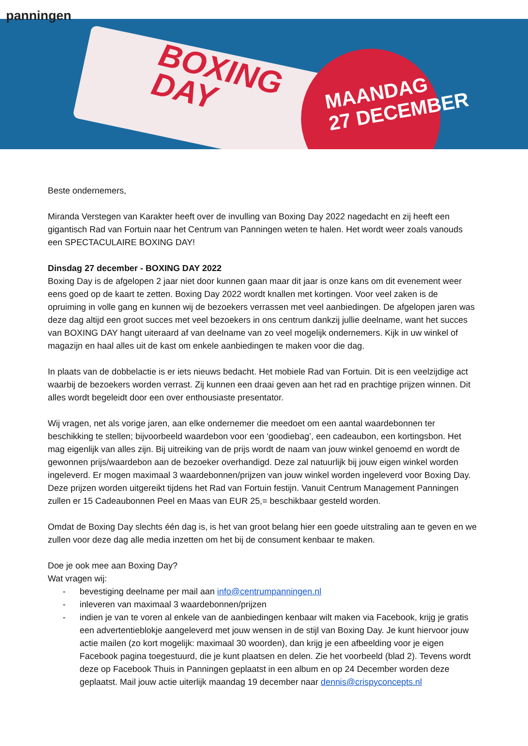BOXING
DAY
MAANDAG
27 DECEMBER
panningen
Beste ondernemers,
Miranda Verstegen van Karakter heeft over de invulling van Boxing Day 2022 nagedacht en zij heeft een gigantisch Rad van Fortuin naar het Centrum van Panningen weten te halen. Het wordt weer zoals vanouds een SPECTACULAIRE BOXING DAY!
Dinsdag 27 december - BOXING DAY 2022
Boxing Day is de afgelopen 2 jaar niet door kunnen gaan maar dit jaar is onze kans om dit evenement weer eens goed op de kaart te zetten. Boxing Day 2022 wordt knallen met kortingen. Voor veel zaken is de opruiming in volle gang en kunnen wij de bezoekers verrassen met veel aanbiedingen. De afgelopen jaren was deze dag altijd een groot succes met veel bezoekers in ons centrum dankzij jullie deelname, want het succes van BOXING DAY hangt uiteraard af van deelname van zo veel mogelijk ondernemers. Kijk in uw winkel of magazijn en haal alles uit de kast om enkele aanbiedingen te maken voor die dag.
In plaats van de dobbelactie is er iets nieuws bedacht. Het mobiele Rad van Fortuin. Dit is een veelzijdige act waarbij de bezoekers worden verrast. Zij kunnen een draai geven aan het rad en prachtige prijzen winnen. Dit alles wordt begeleidt door een over enthousiaste presentator.
Wij vragen, net als vorige jaren, aan elke ondernemer die meedoet om een aantal waardebonnen ter beschikking te stellen; bijvoorbeeld waardebon voor een ‘goodiebag’, een cadeaubon, een kortingsbon. Het mag eigenlijk van alles zijn. Bij uitreiking van de prijs wordt de naam van jouw winkel genoemd en wordt de gewonnen prijs/waardebon aan de bezoeker overhandigd. Deze zal natuurlijk bij jouw eigen winkel worden ingeleverd. Er mogen maximaal 3 waardebonnen/prijzen van jouw winkel worden ingeleverd voor Boxing Day. Deze prijzen worden uitgereikt tijdens het Rad van Fortuin festijn. Vanuit Centrum Management Panningen zullen er 15 Cadeaubonnen Peel en Maas van EUR 25,= beschikbaar gesteld worden.
Omdat de Boxing Day slechts één dag is, is het van groot belang hier een goede uitstraling aan te geven en we zullen voor deze dag alle media inzetten om het bij de consument kenbaar te maken.
Doe je ook mee aan Boxing Day?
Wat vragen wij:
- bevestiging deelname per mail aan info@centrumpanningen.nl
- inleveren van maximaal 3 waardebonnen/prijzen
- indien je van te voren al enkele van de aanbiedingen kenbaar wilt maken via Facebook, krijg je gratis een advertentieblokje aangeleverd met jouw wensen in de stijl van Boxing Day. Je kunt hiervoor jouw actie mailen (zo kort mogelijk: maximaal 30 woorden), dan krijg je een afbeelding voor je eigen Facebook pagina toegestuurd, die je kunt plaatsen en delen. Zie het voorbeeld (blad 2). Tevens wordt deze op Facebook Thuis in Panningen geplaatst in een album en op 24 December worden deze geplaatst. Mail jouw actie uiterlijk maandag 19 december naar dennis@crispyconcepts.nl